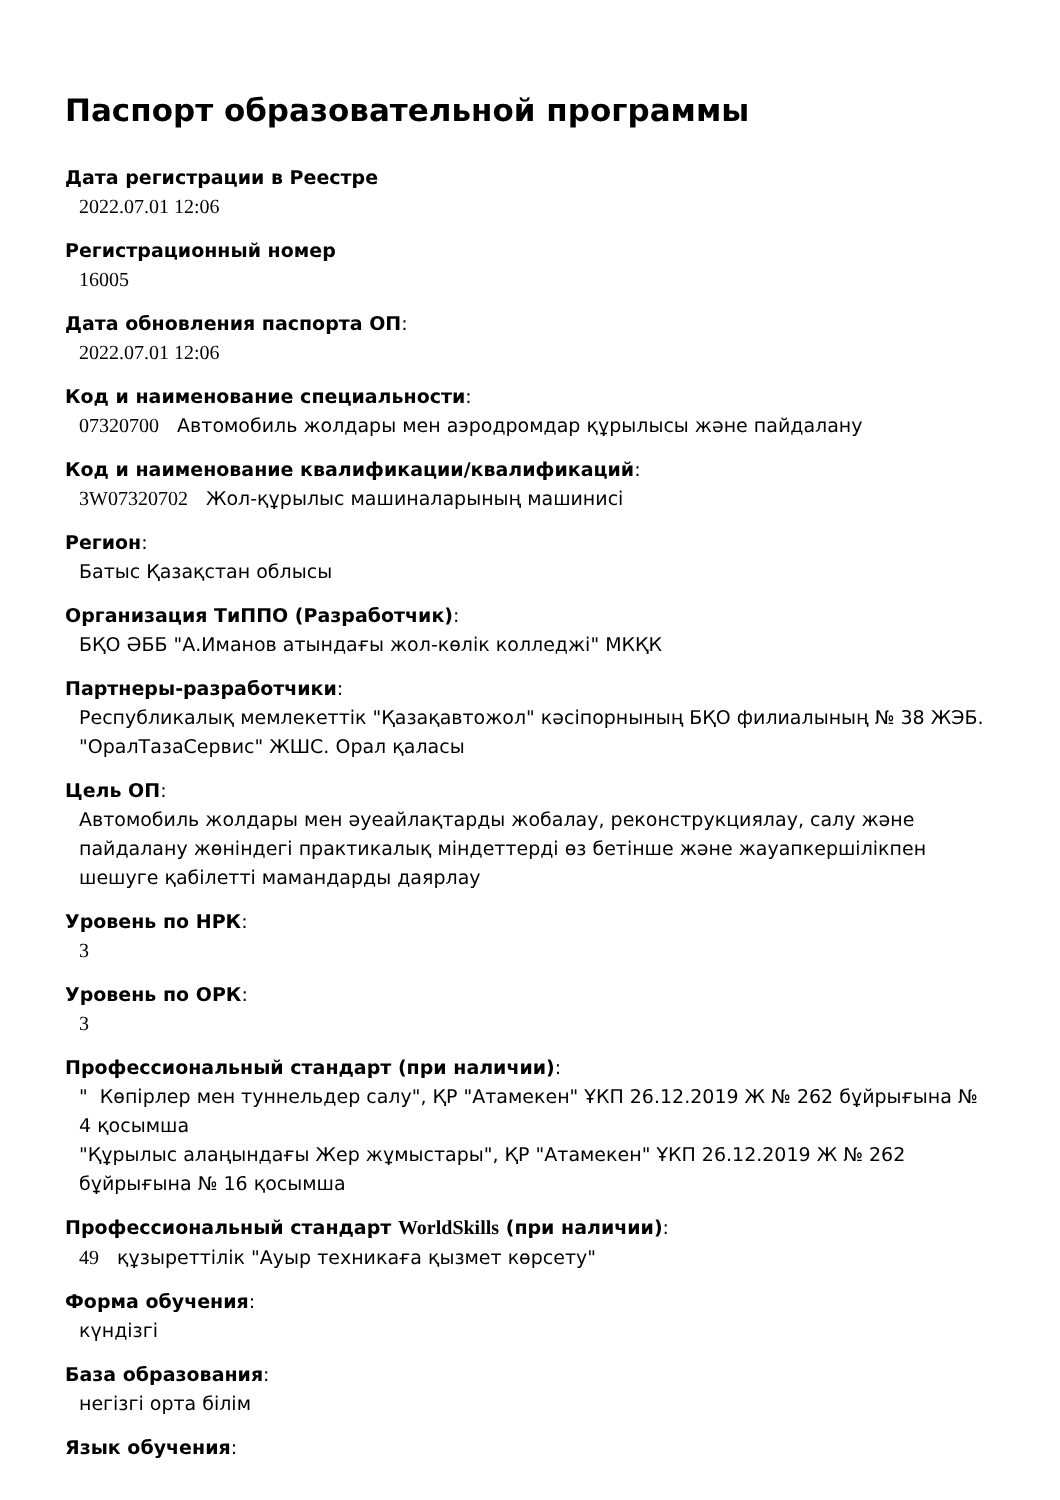Паспорт образовательной программы
Дата регистрации в Реестре
2022.07.01 12:06
Регистрационный номер
16005
Дата обновления паспорта ОП:
2022.07.01 12:06
Код и наименование специальности:
07320700 Автомобиль жолдары мен аэродромдар құрылысы және пайдалану
Код и наименование квалификации/квалификаций:
3W07320702 Жол-құрылыс машиналарының машинисі
Регион:
Батыс Қазақстан облысы
Организация ТиППО (Разработчик):
БҚО ӘББ "А.Иманов атындағы жол-көлік колледжі" МКҚК
Партнеры-разработчики:
Республикалық мемлекеттік "Қазақавтожол" кәсіпорнының БҚО филиалының № 38 ЖЭБ. "ОралТазаСервис" ЖШС. Орал қаласы
Цель ОП:
Автомобиль жолдары мен әуеайлақтарды жобалау, реконструкциялау, салу және пайдалану жөніндегі практикалық міндеттерді өз бетінше және жауапкершілікпен шешуге қабілетті мамандарды даярлау
Уровень по НРК:
3
Уровень по ОРК:
3
Профессиональный стандарт (при наличии):
" Көпірлер мен туннельдер салу", ҚР "Атамекен" ҰКП 26.12.2019 Ж № 262 бұйрығына № 4 қосымша
"Құрылыс алаңындағы Жер жұмыстары", ҚР "Атамекен" ҰКП 26.12.2019 Ж № 262 бұйрығына № 16 қосымша
Профессиональный стандарт WorldSkills (при наличии):
49 құзыреттілік "Ауыр техникаға қызмет көрсету"
Форма обучения:
күндізгі
База образования:
негізгі орта білім
Язык обучения: